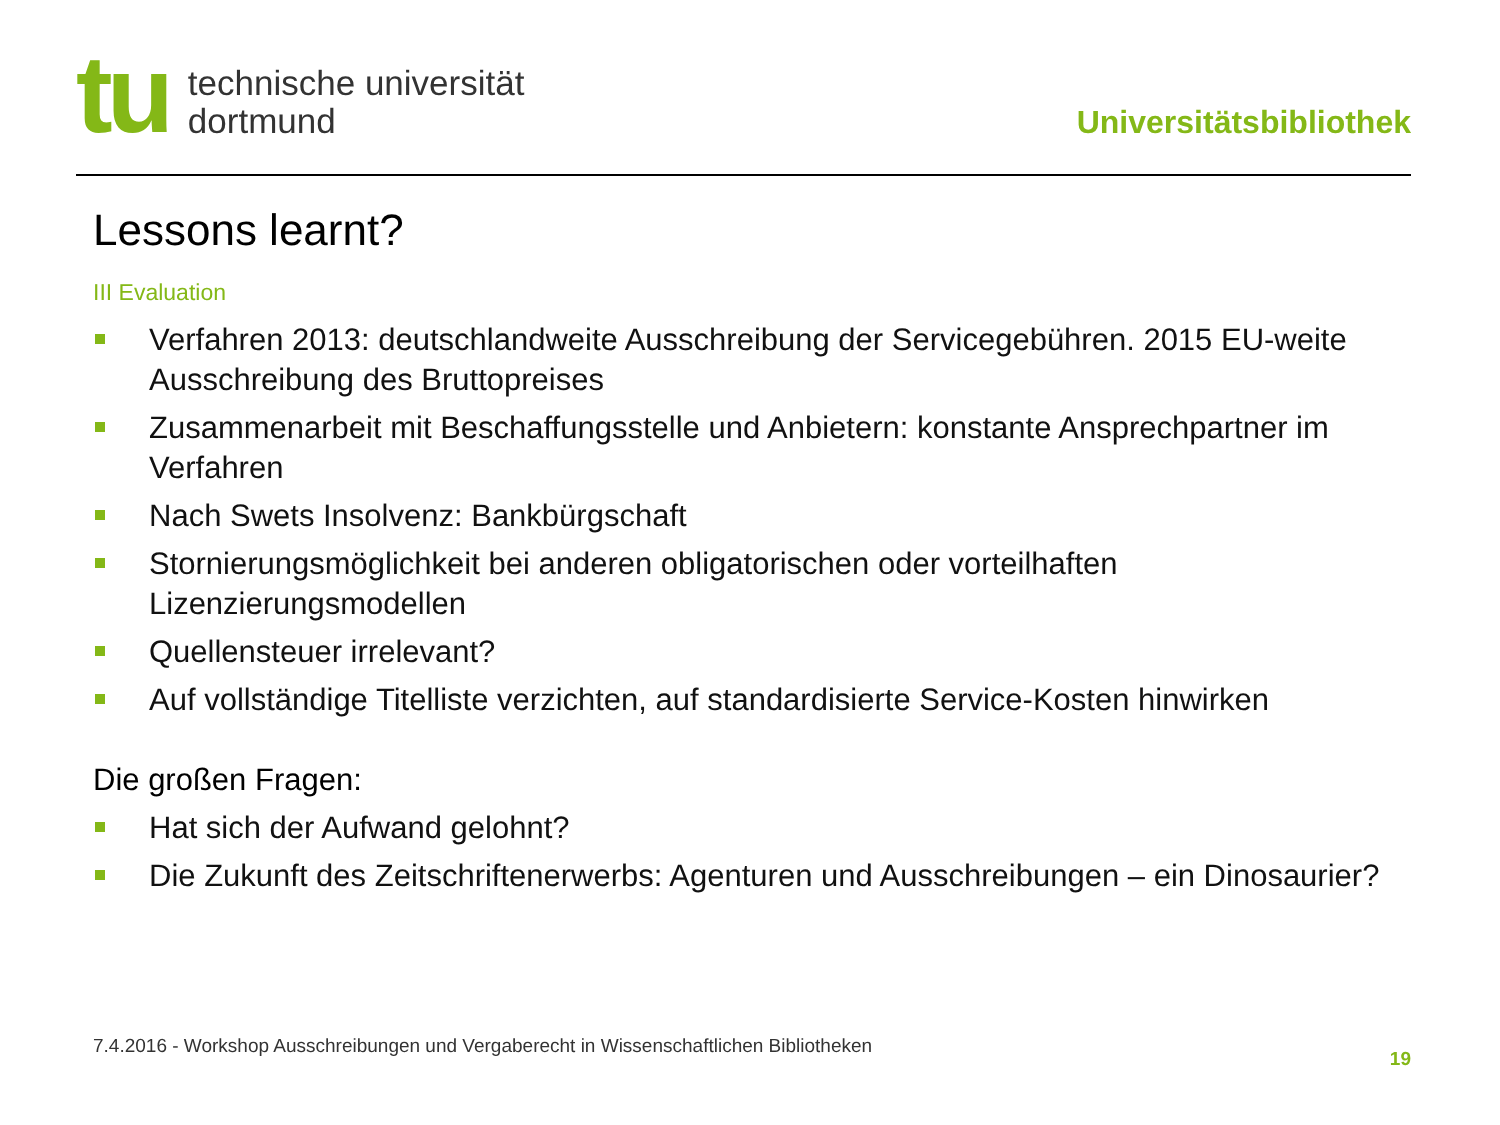tu
technische universität
dortmund
Universitätsbibliothek
Lessons learnt?
III Evaluation
Verfahren 2013: deutschlandweite Ausschreibung der Servicegebühren. 2015 EU-weite Ausschreibung des Bruttopreises
Zusammenarbeit mit Beschaffungsstelle und Anbietern: konstante Ansprechpartner im Verfahren
Nach Swets Insolvenz: Bankbürgschaft
Stornierungsmöglichkeit bei anderen obligatorischen oder vorteilhaften Lizenzierungsmodellen
Quellensteuer irrelevant?
Auf vollständige Titelliste verzichten, auf standardisierte Service-Kosten hinwirken
Die großen Fragen:
Hat sich der Aufwand gelohnt?
Die Zukunft des Zeitschriftenerwerbs: Agenturen und Ausschreibungen – ein Dinosaurier?
7.4.2016 - Workshop Ausschreibungen und Vergaberecht in Wissenschaftlichen Bibliotheken
19